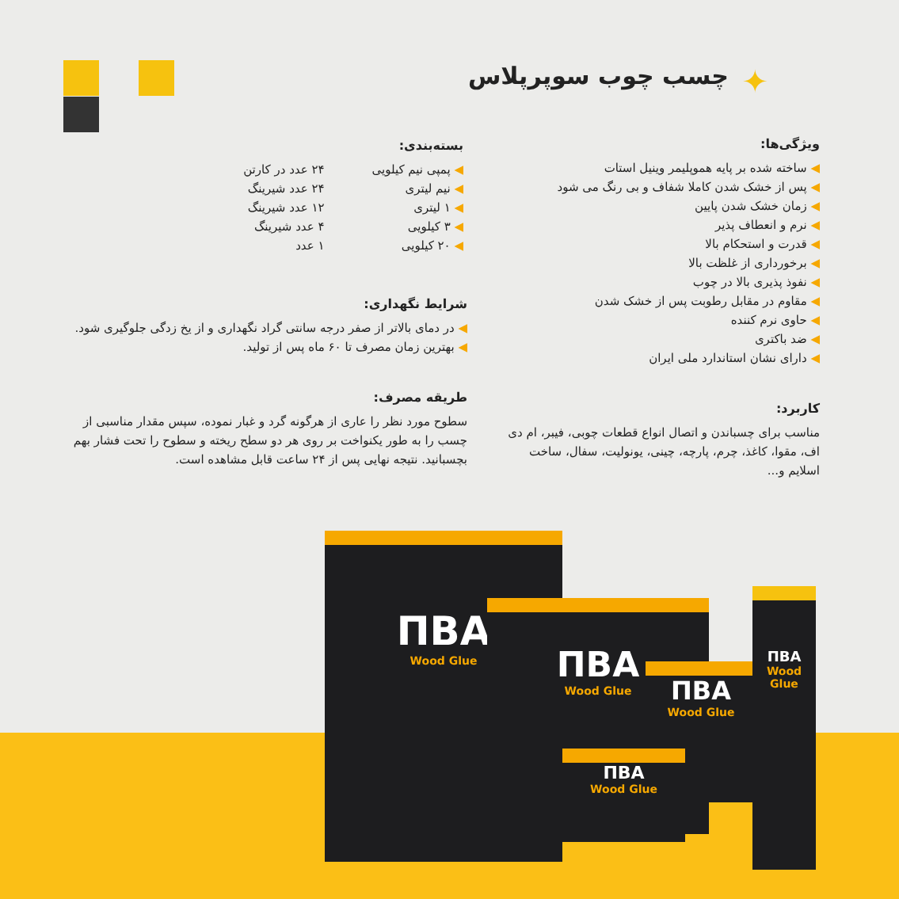چسب چوب سوپرپلاس ✦
ویژگی‌ها:
ساخته شده بر پایه هموپلیمر وینیل استات
پس از خشک شدن کاملا شفاف و بی رنگ می شود
زمان خشک شدن پایین
نرم و انعطاف پذیر
قدرت و استحکام بالا
برخورداری از غلظت بالا
نفوذ پذیری بالا در چوب
مقاوم در مقابل رطوبت پس از خشک شدن
حاوی نرم کننده
ضد باکتری
دارای نشان استاندارد ملی ایران
کاربرد:
مناسب برای چسباندن و اتصال انواع قطعات چوبی، فیبر، ام دی اف، مقوا، کاغذ، چرم، پارچه، چینی، یونولیت، سفال، ساخت اسلایم و...
بسته‌بندی:
پمپی نیم کیلویی
نیم لیتری
۱ لیتری
۳ کیلویی
۲۰ کیلویی
۲۴ عدد در کارتن
۲۴ عدد شیرینگ
۱۲ عدد شیرینگ
۴ عدد شیرینگ
۱ عدد
شرایط نگهداری:
در دمای بالاتر از صفر درجه سانتی گراد نگهداری و از یخ زدگی جلوگیری شود.
بهترین زمان مصرف تا ۶۰ ماه پس از تولید.
طریقه مصرف:
سطوح مورد نظر را عاری از هرگونه گرد و غبار نموده، سپس مقدار مناسبی از چسب را به طور یکنواخت بر روی هر دو سطح ریخته و سطوح را تحت فشار بهم بچسبانید. نتیجه نهایی پس از ۲۴ ساعت قابل مشاهده است.
ПВА
Wood Glue
ПВА
Wood Glue
ПВА
Wood Glue
ПВА
Wood Glue
ПВА
Wood Glue